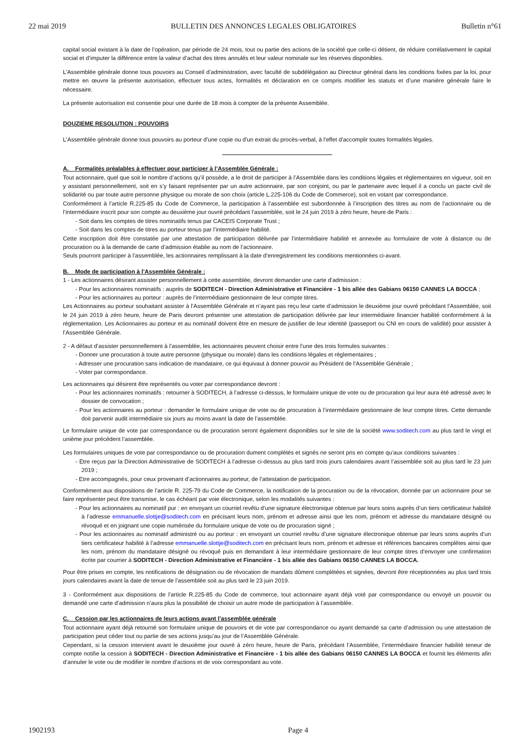22 mai 2019 BULLETIN DES ANNONCES LEGALES OBLIGATOIRES Bulletin n°61
capital social existant à la date de l’opération, par période de 24 mois, tout ou partie des actions de la société que celle-ci détient, de réduire corrélativement le capital social et d’imputer la différence entre la valeur d’achat des titres annulés et leur valeur nominale sur les réserves disponibles.
L’Assemblée générale donne tous pouvoirs au Conseil d’administration, avec faculté de subdélégation au Directeur général dans les conditions fixées par la loi, pour mettre en œuvre la présente autorisation, effectuer tous actes, formalités et déclaration en ce compris modifier les statuts et d’une manière générale faire le nécessaire.
La présente autorisation est consentie pour une durée de 18 mois à compter de la présente Assemblée.
DOUZIEME RESOLUTION : POUVOIRS
L'Assemblée générale donne tous pouvoirs au porteur d'une copie ou d'un extrait du procès-verbal, à l'effet d'accomplir toutes formalités légales.
A. Formalités préalables à effectuer pour participer à l’Assemblée Générale :
Tout actionnaire, quel que soit le nombre d’actions qu’il possède, a le droit de participer à l’Assemblée dans les conditions légales et réglementaires en vigueur, soit en y assistant personnellement, soit en s’y faisant représenter par un autre actionnaire, par son conjoint, ou par le partenaire avec lequel il a conclu un pacte civil de solidarité ou par toute autre personne physique ou morale de son choix (article L.225-106 du Code de Commerce), soit en votant par correspondance.
Conformément à l’article R.225-85 du Code de Commerce, la participation à l’assemblée est subordonnée à l’inscription des titres au nom de l’actionnaire ou de l’intermédiaire inscrit pour son compte au deuxième jour ouvré précédant l’assemblée, soit le 24 juin 2019 à zéro heure, heure de Paris :
- Soit dans les comptes de titres nominatifs tenus par CACEIS Corporate Trust ;
- Soit dans les comptes de titres au porteur tenus par l’intermédiaire habilité.
Cette inscription doit être constatée par une attestation de participation délivrée par l’intermédiaire habilité et annexée au formulaire de vote à distance ou de procuration ou à la demande de carte d’admission établie au nom de l’actionnaire.
Seuls pourront participer à l’assemblée, les actionnaires remplissant à la date d’enregistrement les conditions mentionnées ci-avant.
B. Mode de participation à l’Assemblée Générale :
1 - Les actionnaires désirant assister personnellement à cette assemblée, devront demander une carte d’admission :
- Pour les actionnaires nominatifs : auprès de SODITECH - Direction Administrative et Financière - 1 bis allée des Gabians 06150 CANNES LA BOCCA ;
- Pour les actionnaires au porteur : auprès de l’intermédiaire gestionnaire de leur compte titres.
Les Actionnaires au porteur souhaitant assister à l’Assemblée Générale et n’ayant pas reçu leur carte d’admission le deuxième jour ouvré précédant l’Assemblée, soit le 24 juin 2019 à zéro heure, heure de Paris devront présenter une attestation de participation délivrée par leur intermédiaire financier habilité conformément à la réglementation. Les Actionnaires au porteur et au nominatif doivent être en mesure de justifier de leur identité (passeport ou CNI en cours de validité) pour assister à l’Assemblée Générale.
2 - A défaut d’assister personnellement à l’assemblée, les actionnaires peuvent choisir entre l’une des trois formules suivantes :
- Donner une procuration à toute autre personne (physique ou morale) dans les conditions légales et réglementaires ;
- Adresser une procuration sans indication de mandataire, ce qui équivaut à donner pouvoir au Président de l’Assemblée Générale ;
- Voter par correspondance.
Les actionnaires qui désirent être représentés ou voter par correspondance devront :
- Pour les actionnaires nominatifs : retourner à SODITECH, à l’adresse ci-dessus, le formulaire unique de vote ou de procuration qui leur aura été adressé avec le dossier de convocation ;
- Pour les actionnaires au porteur : demander le formulaire unique de vote ou de procuration à l’intermédiaire gestionnaire de leur compte titres. Cette demande doit parvenir audit intermédiaire six jours au moins avant la date de l’assemblée.
Le formulaire unique de vote par correspondance ou de procuration seront également disponibles sur le site de la société www.soditech.com au plus tard le vingt et unième jour précédent l’assemblée.
Les formulaires uniques de vote par correspondance ou de procuration dument complétés et signés ne seront pris en compte qu’aux conditions suivantes :
- Etre reçus par la Direction Administrative de SODITECH à l’adresse ci-dessus au plus tard trois jours calendaires avant l’assemblée soit au plus tard le 23 juin 2019 ;
- Etre accompagnés, pour ceux provenant d’actionnaires au porteur, de l’attestation de participation.
Conformément aux dispositions de l’article R. 225-79 du Code de Commerce, la notification de la procuration ou de la révocation, donnée par un actionnaire pour se faire représenter peut être transmise, le cas échéant par voie électronique, selon les modalités suivantes :
- Pour les actionnaires au nominatif pur : en envoyant un courriel revêtu d’une signature électronique obtenue par leurs soins auprès d’un tiers certificateur habilité à l’adresse emmanuelle.slottje@soditech.com en précisant leurs nom, prénom et adresse ainsi que les nom, prénom et adresse du mandataire désigné ou révoqué et en joignant une copie numérisée du formulaire unique de vote ou de procuration signé ;
- Pour les actionnaires au nominatif administré ou au porteur : en envoyant un courriel revêtu d’une signature électronique obtenue par leurs soins auprès d’un tiers certificateur habilité à l’adresse emmanuelle.slottje@soditech.com en précisant leurs nom, prénom et adresse et références bancaires complètes ainsi que les nom, prénom du mandataire désigné ou révoqué puis en demandant à leur intermédiaire gestionnaire de leur compte titres d’envoyer une confirmation écrite par courrier à SODITECH - Direction Administrative et Financière - 1 bis allée des Gabians 06150 CANNES LA BOCCA.
Pour être prises en compte, les notifications de désignation ou de révocation de mandats dûment complétées et signées, devront être réceptionnées au plus tard trois jours calendaires avant la date de tenue de l’assemblée soit au plus tard le 23 juin 2019.
3 - Conformément aux dispositions de l’article R.225-85 du Code de commerce, tout actionnaire ayant déjà voté par correspondance ou envoyé un pouvoir ou demandé une carte d’admission n’aura plus la possibilité de choisir un autre mode de participation à l’assemblée.
C. Cession par les actionnaires de leurs actions avant l’assemblée générale
Tout actionnaire ayant déjà retourné son formulaire unique de pouvoirs et de vote par correspondance ou ayant demandé sa carte d’admission ou une attestation de participation peut céder tout ou partie de ses actions jusqu’au jour de l’Assemblée Générale.
Cependant, si la cession intervient avant le deuxième jour ouvré à zéro heure, heure de Paris, précédant l’Assemblée, l’intermédiaire financier habilité teneur de compte notifie la cession à SODITECH - Direction Administrative et Financière - 1 bis allée des Gabians 06150 CANNES LA BOCCA et fournit les éléments afin d’annuler le vote ou de modifier le nombre d’actions et de voix correspondant au vote.
1902193 Page 4